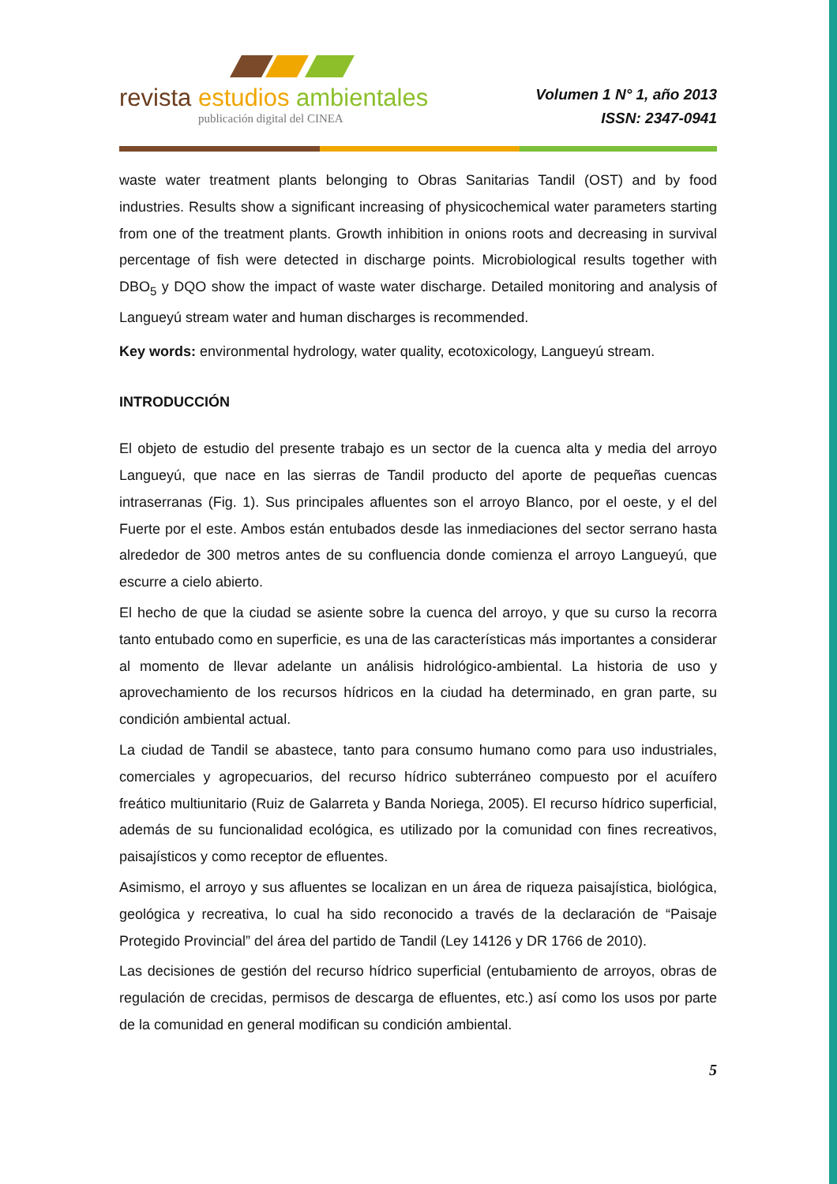revista estudios ambientales
publicación digital del CINEA
Volumen 1 N° 1, año 2013
ISSN: 2347-0941
waste water treatment plants belonging to Obras Sanitarias Tandil (OST) and by food industries. Results show a significant increasing of physicochemical water parameters starting from one of the treatment plants. Growth inhibition in onions roots and decreasing in survival percentage of fish were detected in discharge points. Microbiological results together with DBO<sub>5</sub> y DQO show the impact of waste water discharge. Detailed monitoring and analysis of Langueyú stream water and human discharges is recommended.
Key words: environmental hydrology, water quality, ecotoxicology, Langueyú stream.
INTRODUCCIÓN
El objeto de estudio del presente trabajo es un sector de la cuenca alta y media del arroyo Langueyú, que nace en las sierras de Tandil producto del aporte de pequeñas cuencas intraserranas (Fig. 1). Sus principales afluentes son el arroyo Blanco, por el oeste, y el del Fuerte por el este. Ambos están entubados desde las inmediaciones del sector serrano hasta alrededor de 300 metros antes de su confluencia donde comienza el arroyo Langueyú, que escurre a cielo abierto.
El hecho de que la ciudad se asiente sobre la cuenca del arroyo, y que su curso la recorra tanto entubado como en superficie, es una de las características más importantes a considerar al momento de llevar adelante un análisis hidrológico-ambiental. La historia de uso y aprovechamiento de los recursos hídricos en la ciudad ha determinado, en gran parte, su condición ambiental actual.
La ciudad de Tandil se abastece, tanto para consumo humano como para uso industriales, comerciales y agropecuarios, del recurso hídrico subterráneo compuesto por el acuífero freático multiunitario (Ruiz de Galarreta y Banda Noriega, 2005). El recurso hídrico superficial, además de su funcionalidad ecológica, es utilizado por la comunidad con fines recreativos, paisajísticos y como receptor de efluentes.
Asimismo, el arroyo y sus afluentes se localizan en un área de riqueza paisajística, biológica, geológica y recreativa, lo cual ha sido reconocido a través de la declaración de “Paisaje Protegido Provincial” del área del partido de Tandil (Ley 14126 y DR 1766 de 2010).
Las decisiones de gestión del recurso hídrico superficial (entubamiento de arroyos, obras de regulación de crecidas, permisos de descarga de efluentes, etc.) así como los usos por parte de la comunidad en general modifican su condición ambiental.
5